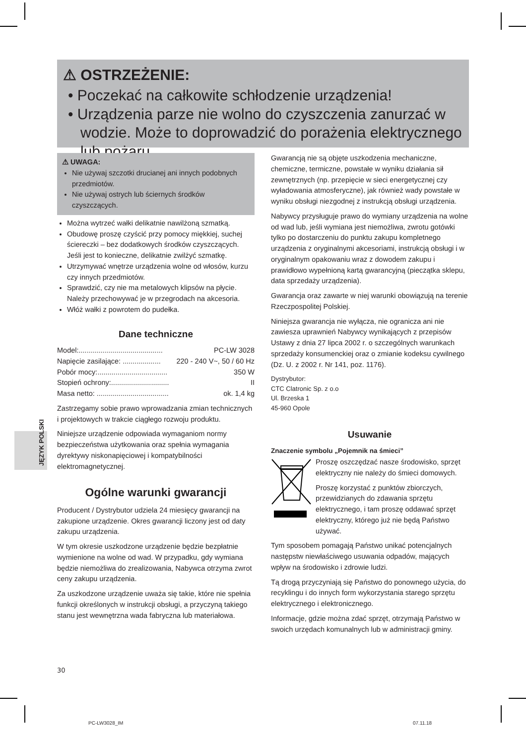⚠ OSTRZEŻENIE:
• Poczekać na całkowite schłodzenie urządzenia!
• Urządzenia parze nie wolno do czyszczenia zanurzać w wodzie. Może to doprowadzić do porażenia elektrycznego lub pożaru.
JĘZYK POLSKI
⚠ UWAGA:
Nie używaj szczotki drucianej ani innych podobnych przedmiotów.
Nie używaj ostrych lub ściernych środków czyszczących.
Można wytrzeć wałki delikatnie nawilżoną szmatką.
Obudowę proszę czyścić przy pomocy miękkiej, suchej ściereczki – bez dodatkowych środków czyszczących. Jeśli jest to konieczne, delikatnie zwilżyć szmatkę.
Utrzymywać wnętrze urządzenia wolne od włosów, kurzu czy innych przedmiotów.
Sprawdzić, czy nie ma metalowych klipsów na płycie. Należy przechowywać je w przegrodach na akcesoria.
Włóż wałki z powrotem do pudełka.
Dane techniczne
Model:.......................................... PC-LW 3028
Napięcie zasilające: ................... 220 - 240 V~, 50 / 60 Hz
Pobór mocy:................................... 350 W
Stopień ochrony:............................. II
Masa netto: .................................... ok. 1,4 kg
Zastrzegamy sobie prawo wprowadzania zmian technicznych i projektowych w trakcie ciągłego rozwoju produktu.
Niniejsze urządzenie odpowiada wymaganiom normy bezpieczeństwa użytkowania oraz spełnia wymagania dyrektywy niskonapięciowej i kompatybilności elektromagnetycznej.
Ogólne warunki gwarancji
Producent / Dystrybutor udziela 24 miesięcy gwarancji na zakupione urządzenie. Okres gwarancji liczony jest od daty zakupu urządzenia.
W tym okresie uszkodzone urządzenie będzie bezpłatnie wymienione na wolne od wad. W przypadku, gdy wymiana będzie niemożliwa do zrealizowania, Nabywca otrzyma zwrot ceny zakupu urządzenia.
Za uszkodzone urządzenie uważa się takie, które nie spełnia funkcji określonych w instrukcji obsługi, a przyczyną takiego stanu jest wewnętrzna wada fabryczna lub materiałowa.
Gwarancją nie są objęte uszkodzenia mechaniczne, chemiczne, termiczne, powstałe w wyniku działania sił zewnętrznych (np. przepięcie w sieci energetycznej czy wyładowania atmosferyczne), jak również wady powstałe w wyniku obsługi niezgodnej z instrukcją obsługi urządzenia.
Nabywcy przysługuje prawo do wymiany urządzenia na wolne od wad lub, jeśli wymiana jest niemożliwa, zwrotu gotówki tylko po dostarczeniu do punktu zakupu kompletnego urządzenia z oryginalnymi akcesoriami, instrukcją obsługi i w oryginalnym opakowaniu wraz z dowodem zakupu i prawidłowo wypełnioną kartą gwarancyjną (pieczątka sklepu, data sprzedaży urządzenia).
Gwarancja oraz zawarte w niej warunki obowiązują na terenie Rzeczpospolitej Polskiej.
Niniejsza gwarancja nie wyłącza, nie ogranicza ani nie zawiesza uprawnień Nabywcy wynikających z przepisów Ustawy z dnia 27 lipca 2002 r. o szczególnych warunkach sprzedaży konsumenckiej oraz o zmianie kodeksu cywilnego (Dz. U. z 2002 r. Nr 141, poz. 1176).
Dystrybutor:
CTC Clatronic Sp. z o.o
Ul. Brzeska 1
45-960 Opole
Usuwanie
Znaczenie symbolu „Pojemnik na śmieci”
Proszę oszczędzać nasze środowisko, sprzęt elektryczny nie należy do śmieci domowych.
Proszę korzystać z punktów zbiorczych, przewidzianych do zdawania sprzętu elektrycznego, i tam proszę oddawać sprzęt elektryczny, którego już nie będą Państwo używać.
Tym sposobem pomagają Państwo unikać potencjalnych następstw niewłaściwego usuwania odpadów, mających wpływ na środowisko i zdrowie ludzi.
Tą drogą przyczyniają się Państwo do ponownego użycia, do recyklingu i do innych form wykorzystania starego sprzętu elektrycznego i elektronicznego.
Informacje, gdzie można zdać sprzęt, otrzymają Państwo w swoich urzędach komunalnych lub w administracji gminy.
30
PC-LW3028_IM 07.11.18